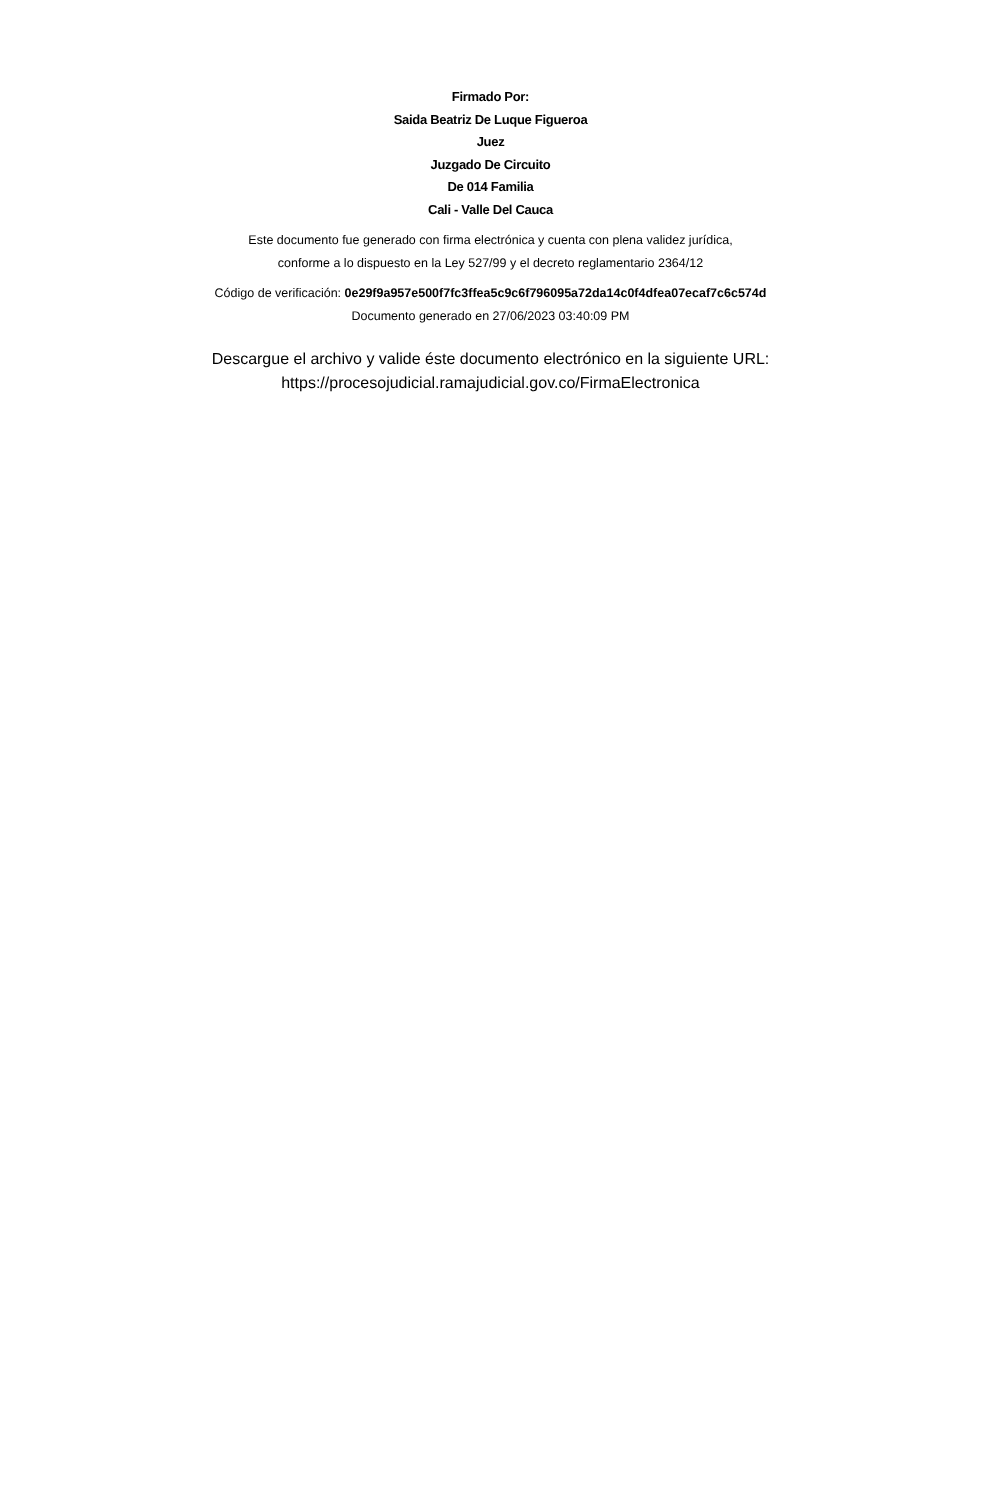Firmado Por:
Saida Beatriz De Luque Figueroa
Juez
Juzgado De Circuito
De 014 Familia
Cali - Valle Del Cauca
Este documento fue generado con firma electrónica y cuenta con plena validez jurídica,
conforme a lo dispuesto en la Ley 527/99 y el decreto reglamentario 2364/12
Código de verificación: 0e29f9a957e500f7fc3ffea5c9c6f796095a72da14c0f4dfea07ecaf7c6c574d
Documento generado en 27/06/2023 03:40:09 PM
Descargue el archivo y valide éste documento electrónico en la siguiente URL:
https://procesojudicial.ramajudicial.gov.co/FirmaElectronica